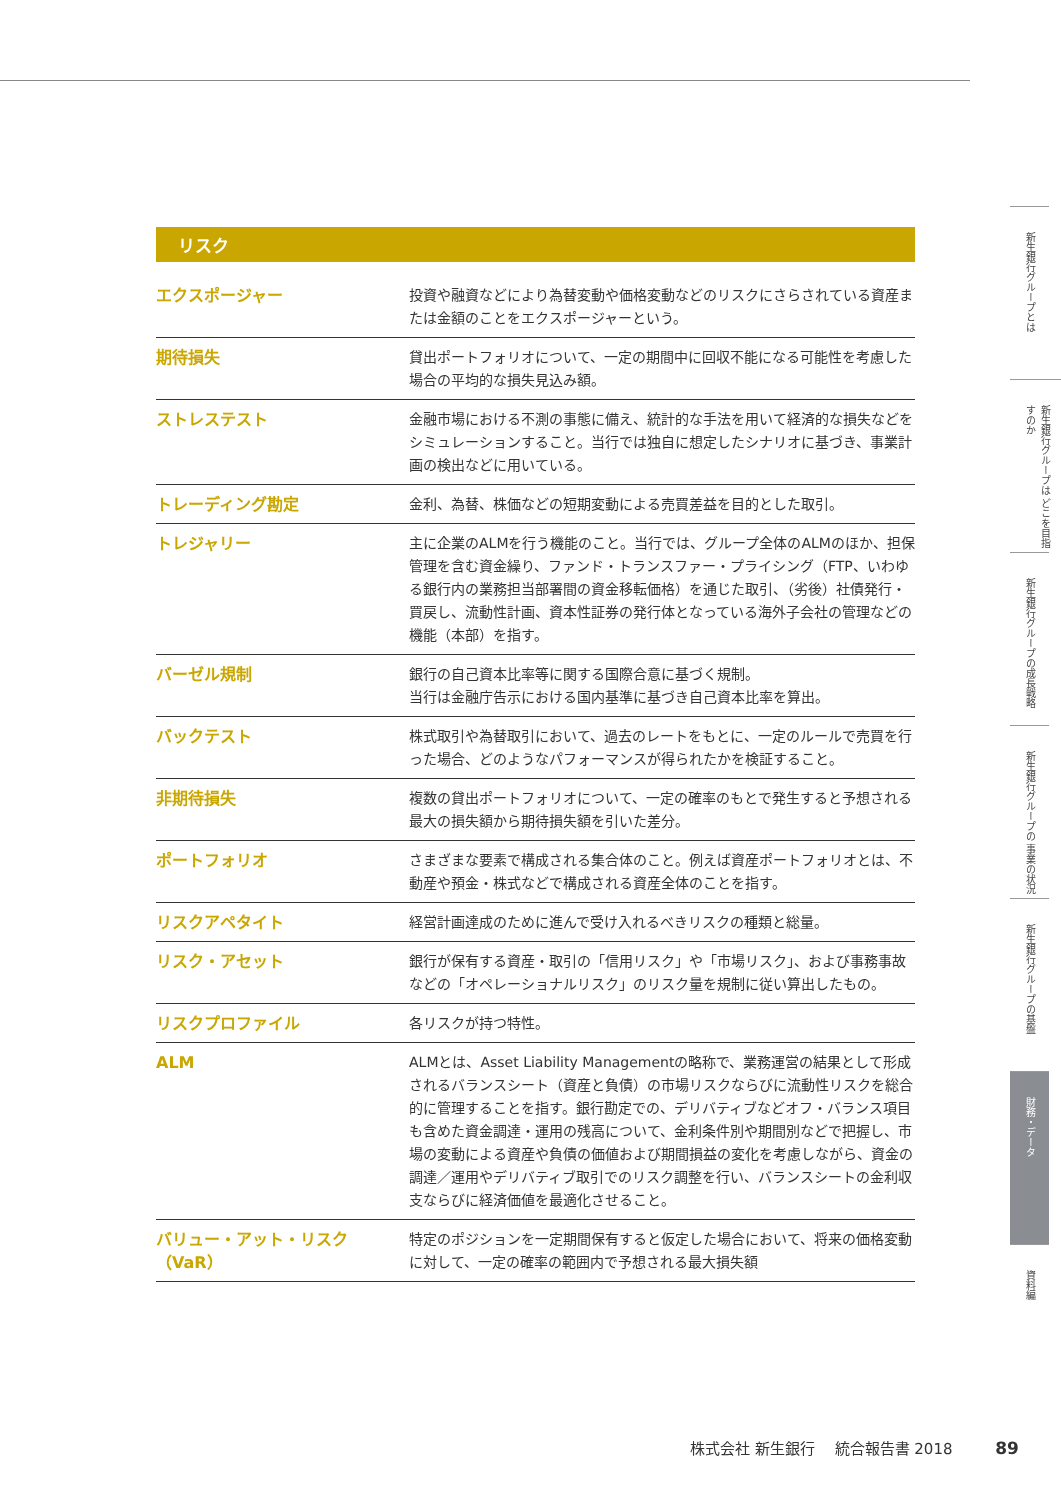リスク
| エクスポージャー | 投資や融資などにより為替変動や価格変動などのリスクにさらされている資産または金額のことをエクスポージャーという。 |
| 期待損失 | 貸出ポートフォリオについて、一定の期間中に回収不能になる可能性を考慮した場合の平均的な損失見込み額。 |
| ストレステスト | 金融市場における不測の事態に備え、統計的な手法を用いて経済的な損失などをシミュレーションすること。当行では独自に想定したシナリオに基づき、事業計画の検出などに用いている。 |
| トレーディング勘定 | 金利、為替、株価などの短期変動による売買差益を目的とした取引。 |
| トレジャリー | 主に企業のALMを行う機能のこと。当行では、グループ全体のALMのほか、担保管理を含む資金繰り、ファンド・トランスファー・プライシング（FTP、いわゆる銀行内の業務担当部署間の資金移転価格）を通じた取引、（劣後）社債発行・買戻し、流動性計画、資本性証券の発行体となっている海外子会社の管理などの機能（本部）を指す。 |
| バーゼル規制 | 銀行の自己資本比率等に関する国際合意に基づく規制。 当行は金融庁告示における国内基準に基づき自己資本比率を算出。 |
| バックテスト | 株式取引や為替取引において、過去のレートをもとに、一定のルールで売買を行った場合、どのようなパフォーマンスが得られたかを検証すること。 |
| 非期待損失 | 複数の貸出ポートフォリオについて、一定の確率のもとで発生すると予想される最大の損失額から期待損失額を引いた差分。 |
| ポートフォリオ | さまざまな要素で構成される集合体のこと。例えば資産ポートフォリオとは、不動産や預金・株式などで構成される資産全体のことを指す。 |
| リスクアペタイト | 経営計画達成のために進んで受け入れるべきリスクの種類と総量。 |
| リスク・アセット | 銀行が保有する資産・取引の「信用リスク」や「市場リスク」、および事務事故などの「オペレーショナルリスク」のリスク量を規制に従い算出したもの。 |
| リスクプロファイル | 各リスクが持つ特性。 |
| ALM | ALMとは、Asset Liability Managementの略称で、業務運営の結果として形成されるバランスシート（資産と負債）の市場リスクならびに流動性リスクを総合的に管理することを指す。銀行勘定での、デリバティブなどオフ・バランス項目も含めた資金調達・運用の残高について、金利条件別や期間別などで把握し、市場の変動による資産や負債の価値および期間損益の変化を考慮しながら、資金の調達／運用やデリバティブ取引でのリスク調整を行い、バランスシートの金利収支ならびに経済価値を最適化させること。 |
| バリュー・アット・リスク（VaR） | 特定のポジションを一定期間保有すると仮定した場合において、将来の価格変動に対して、一定の確率の範囲内で予想される最大損失額 |
新生銀行グループとは
新生銀行グループは どこを目指すのか
新生銀行グループの成長戦略
新生銀行グループの 事業の状況
新生銀行グループの基盤
財務・データ
資料編
株式会社 新生銀行　 統合報告書 2018 89